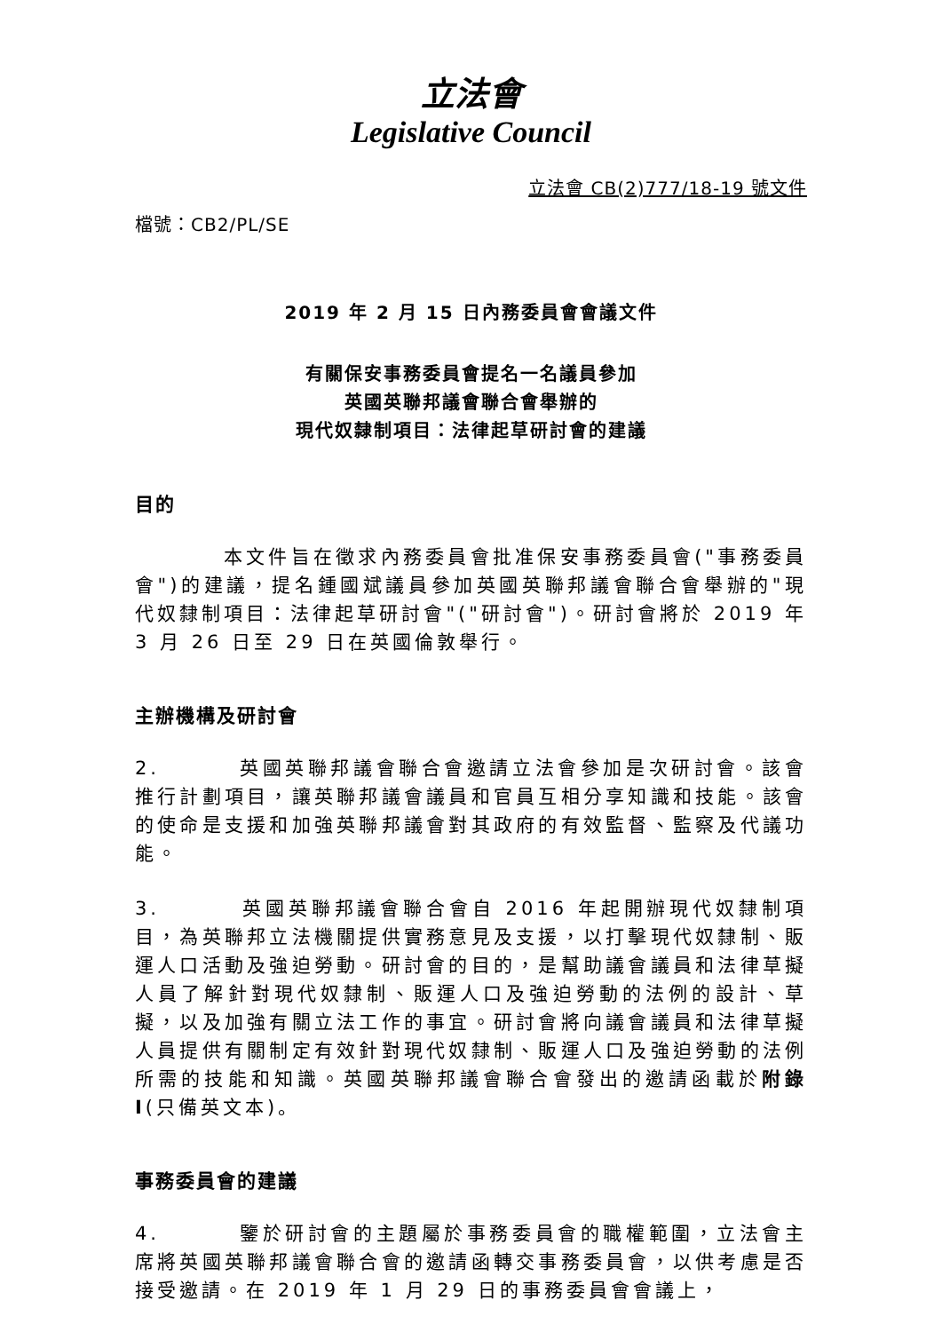立法會
Legislative Council
立法會 CB(2)777/18-19 號文件
檔號：CB2/PL/SE
2019 年 2 月 15 日內務委員會會議文件
有關保安事務委員會提名一名議員參加
英國英聯邦議會聯合會舉辦的
現代奴隸制項目：法律起草研討會的建議
目的
本文件旨在徵求內務委員會批准保安事務委員會("事務委員會")的建議，提名鍾國斌議員參加英國英聯邦議會聯合會舉辦的"現代奴隸制項目：法律起草研討會"("研討會")。研討會將於 2019 年 3 月 26 日至 29 日在英國倫敦舉行。
主辦機構及研討會
2. 英國英聯邦議會聯合會邀請立法會參加是次研討會。該會推行計劃項目，讓英聯邦議會議員和官員互相分享知識和技能。該會的使命是支援和加強英聯邦議會對其政府的有效監督、監察及代議功能。
3. 英國英聯邦議會聯合會自 2016 年起開辦現代奴隸制項目，為英聯邦立法機關提供實務意見及支援，以打擊現代奴隸制、販運人口活動及強迫勞動。研討會的目的，是幫助議會議員和法律草擬人員了解針對現代奴隸制、販運人口及強迫勞動的法例的設計、草擬，以及加強有關立法工作的事宜。研討會將向議會議員和法律草擬人員提供有關制定有效針對現代奴隸制、販運人口及強迫勞動的法例所需的技能和知識。英國英聯邦議會聯合會發出的邀請函載於附錄 I(只備英文本)。
事務委員會的建議
4. 鑒於研討會的主題屬於事務委員會的職權範圍，立法會主席將英國英聯邦議會聯合會的邀請函轉交事務委員會，以供考慮是否接受邀請。在 2019 年 1 月 29 日的事務委員會會議上，